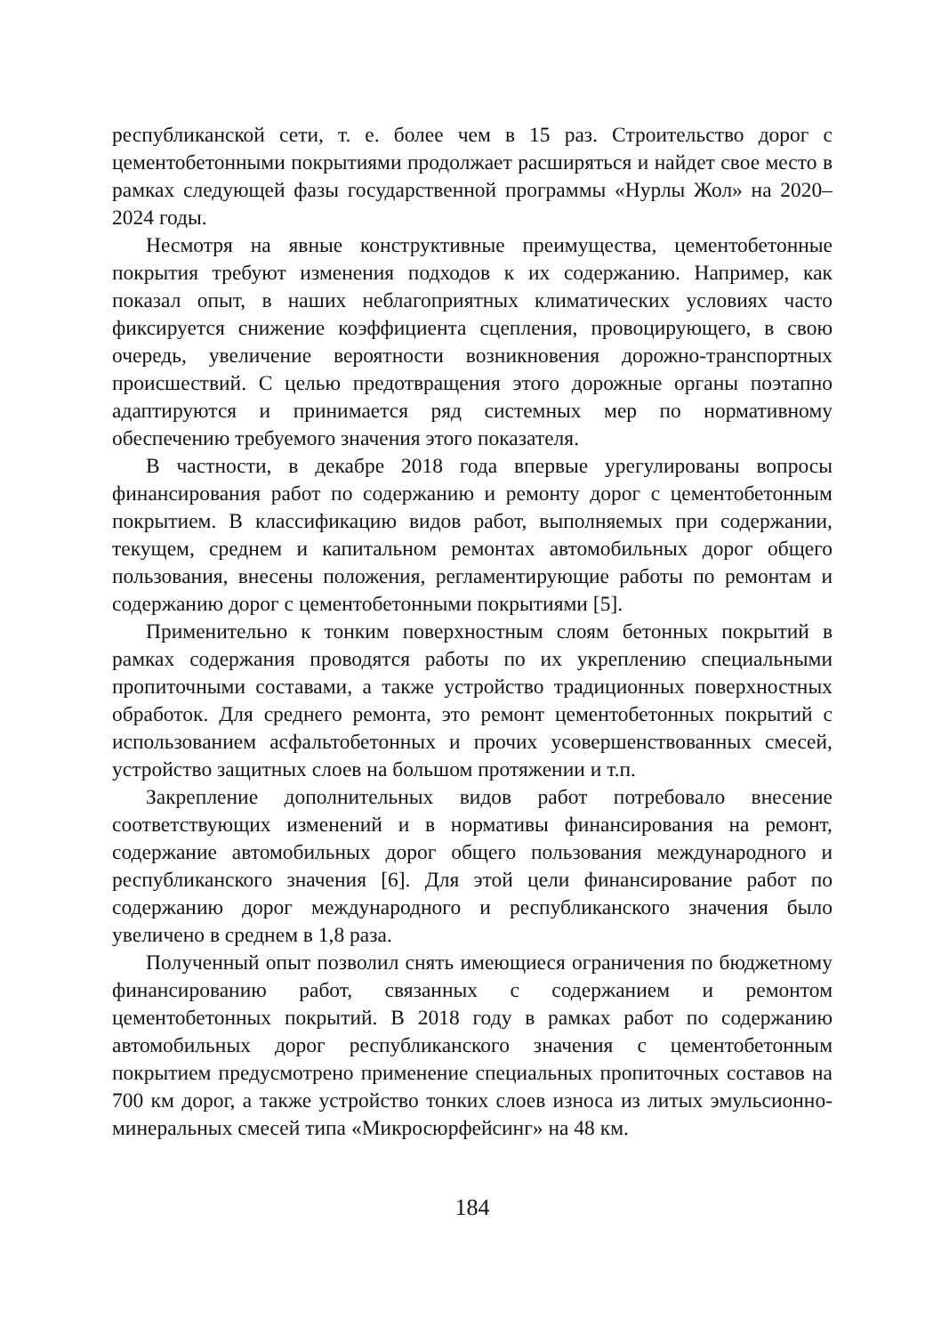республиканской сети, т. е. более чем в 15 раз. Строительство дорог с цементобетонными покрытиями продолжает расширяться и найдет свое место в рамках следующей фазы государственной программы «Нурлы Жол» на 2020–2024 годы.
Несмотря на явные конструктивные преимущества, цементобетонные покрытия требуют изменения подходов к их содержанию. Например, как показал опыт, в наших неблагоприятных климатических условиях часто фиксируется снижение коэффициента сцепления, провоцирующего, в свою очередь, увеличение вероятности возникновения дорожно-транспортных происшествий. С целью предотвращения этого дорожные органы поэтапно адаптируются и принимается ряд системных мер по нормативному обеспечению требуемого значения этого показателя.
В частности, в декабре 2018 года впервые урегулированы вопросы финансирования работ по содержанию и ремонту дорог с цементобетонным покрытием. В классификацию видов работ, выполняемых при содержании, текущем, среднем и капитальном ремонтах автомобильных дорог общего пользования, внесены положения, регламентирующие работы по ремонтам и содержанию дорог с цементобетонными покрытиями [5].
Применительно к тонким поверхностным слоям бетонных покрытий в рамках содержания проводятся работы по их укреплению специальными пропиточными составами, а также устройство традиционных поверхностных обработок. Для среднего ремонта, это ремонт цементобетонных покрытий с использованием асфальтобетонных и прочих усовершенствованных смесей, устройство защитных слоев на большом протяжении и т.п.
Закрепление дополнительных видов работ потребовало внесение соответствующих изменений и в нормативы финансирования на ремонт, содержание автомобильных дорог общего пользования международного и республиканского значения [6]. Для этой цели финансирование работ по содержанию дорог международного и республиканского значения было увеличено в среднем в 1,8 раза.
Полученный опыт позволил снять имеющиеся ограничения по бюджетному финансированию работ, связанных с содержанием и ремонтом цементобетонных покрытий. В 2018 году в рамках работ по содержанию автомобильных дорог республиканского значения с цементобетонным покрытием предусмотрено применение специальных пропиточных составов на 700 км дорог, а также устройство тонких слоев износа из литых эмульсионно-минеральных смесей типа «Микросюрфейсинг» на 48 км.
184